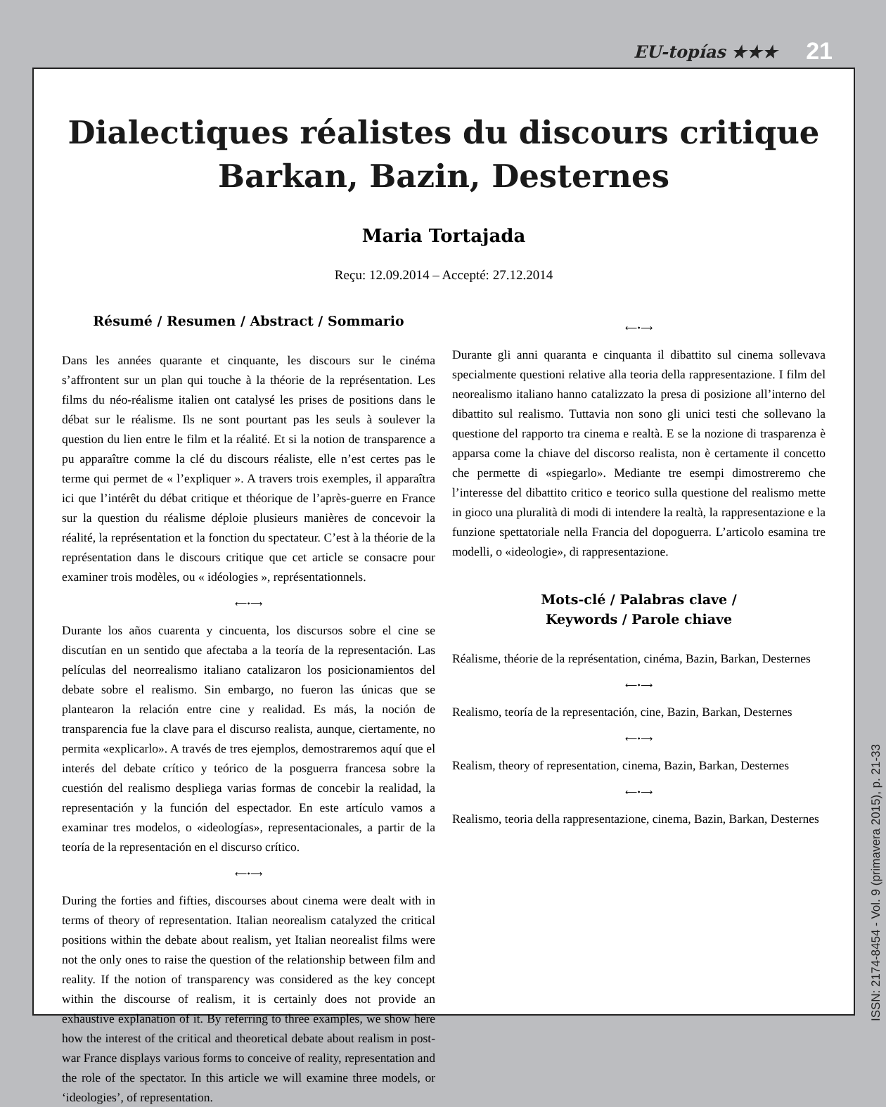EU-topías ★★★ 21
Dialectiques réalistes du discours critique
Barkan, Bazin, Desternes
Maria Tortajada
Reçu: 12.09.2014 – Accepté: 27.12.2014
Résumé / Resumen / Abstract / Sommario
Dans les années quarante et cinquante, les discours sur le cinéma s’affrontent sur un plan qui touche à la théorie de la représentation. Les films du néo-réalisme italien ont catalysé les prises de positions dans le débat sur le réalisme. Ils ne sont pourtant pas les seuls à soulever la question du lien entre le film et la réalité. Et si la notion de transparence a pu apparaître comme la clé du discours réaliste, elle n’est certes pas le terme qui permet de « l’expliquer ». A travers trois exemples, il apparaîtra ici que l’intérêt du débat critique et théorique de l’après-guerre en France sur la question du réalisme déploie plusieurs manières de concevoir la réalité, la représentation et la fonction du spectateur. C’est à la théorie de la représentation dans le discours critique que cet article se consacre pour examiner trois modèles, ou « idéologies », représentationnels.
⟵•⟶
Durante los años cuarenta y cincuenta, los discursos sobre el cine se discutían en un sentido que afectaba a la teoría de la representación. Las películas del neorrealismo italiano catalizaron los posicionamientos del debate sobre el realismo. Sin embargo, no fueron las únicas que se plantearon la relación entre cine y realidad. Es más, la noción de transparencia fue la clave para el discurso realista, aunque, ciertamente, no permita «explicarlo». A través de tres ejemplos, demostraremos aquí que el interés del debate crítico y teórico de la posguerra francesa sobre la cuestión del realismo despliega varias formas de concebir la realidad, la representación y la función del espectador. En este artículo vamos a examinar tres modelos, o «ideologías», representacionales, a partir de la teoría de la representación en el discurso crítico.
⟵•⟶
During the forties and fifties, discourses about cinema were dealt with in terms of theory of representation. Italian neorealism catalyzed the critical positions within the debate about realism, yet Italian neorealist films were not the only ones to raise the question of the relationship between film and reality. If the notion of transparency was considered as the key concept within the discourse of realism, it is certainly does not provide an exhaustive explanation of it. By referring to three examples, we show here how the interest of the critical and theoretical debate about realism in post-war France displays various forms to conceive of reality, representation and the role of the spectator. In this article we will examine three models, or ‘ideologies’, of representation.
⟵•⟶
Durante gli anni quaranta e cinquanta il dibattito sul cinema sollevava specialmente questioni relative alla teoria della rappresentazione. I film del neorealismo italiano hanno catalizzato la presa di posizione all’interno del dibattito sul realismo. Tuttavia non sono gli unici testi che sollevano la questione del rapporto tra cinema e realtà. E se la nozione di trasparenza è apparsa come la chiave del discorso realista, non è certamente il concetto che permette di «spiegarlo». Mediante tre esempi dimostreremo che l’interesse del dibattito critico e teorico sulla questione del realismo mette in gioco una pluralità di modi di intendere la realtà, la rappresentazione e la funzione spettatoriale nella Francia del dopoguerra. L’articolo esamina tre modelli, o «ideologie», di rappresentazione.
Mots-clé / Palabras clave /
Keywords / Parole chiave
Réalisme, théorie de la représentation, cinéma, Bazin, Barkan, Desternes
⟵•⟶
Realismo, teoría de la representación, cine, Bazin, Barkan, Desternes
⟵•⟶
Realism, theory of representation, cinema, Bazin, Barkan, Desternes
⟵•⟶
Realismo, teoria della rappresentazione, cinema, Bazin, Barkan, Desternes
ISSN: 2174-8454 - Vol. 9 (primavera 2015), p. 21-33